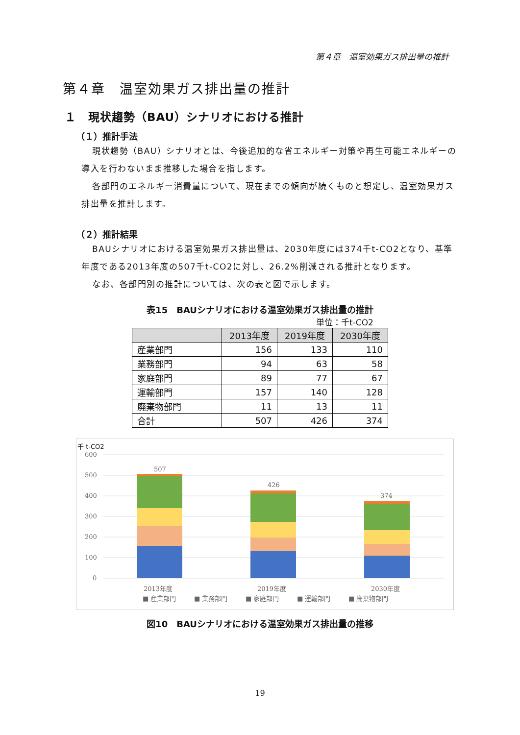第４章　温室効果ガス排出量の推計
第４章　温室効果ガス排出量の推計
１　現状趨勢（BAU）シナリオにおける推計
（１）推計手法
現状趨勢（BAU）シナリオとは、今後追加的な省エネルギー対策や再生可能エネルギーの導入を行わないまま推移した場合を指します。
各部門のエネルギー消費量について、現在までの傾向が続くものと想定し、温室効果ガス排出量を推計します。
（２）推計結果
BAUシナリオにおける温室効果ガス排出量は、2030年度には374千t-CO2となり、基準年度である2013年度の507千t-CO2に対し、26.2%削減される推計となります。
なお、各部門別の推計については、次の表と図で示します。
表15　BAUシナリオにおける温室効果ガス排出量の推計
単位：千t-CO2
| | 2013年度 | 2019年度 | 2030年度 |
| --- | --- | --- | --- |
| 産業部門 | 156 | 133 | 110 |
| 業務部門 | 94 | 63 | 58 |
| 家庭部門 | 89 | 77 | 67 |
| 運輸部門 | 157 | 140 | 128 |
| 廃棄物部門 | 11 | 13 | 11 |
| 合計 | 507 | 426 | 374 |
千 t-CO2
600
500
400
300
200
100
0
507
426
374
2013年度
2019年度
2030年度
■ 産業部門
■ 業務部門
■ 家庭部門
■ 運輸部門
■ 廃棄物部門
図10　BAUシナリオにおける温室効果ガス排出量の推移
19